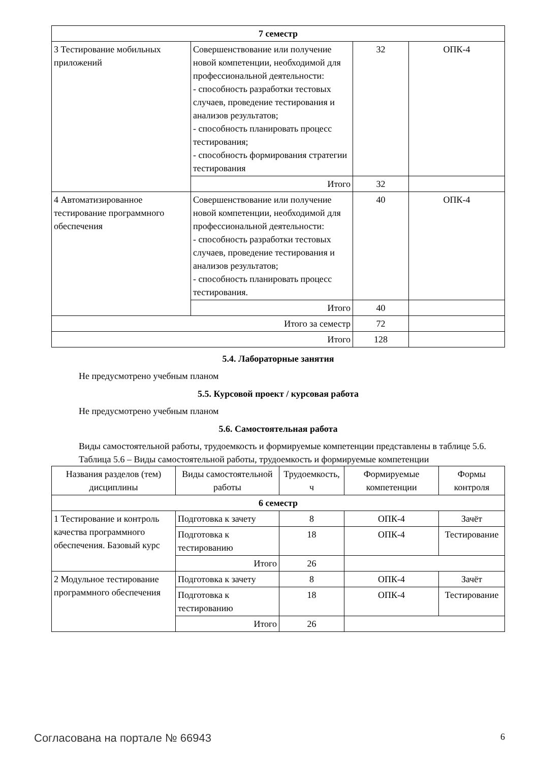| 7 семестр | | | |
| 3 Тестирование мобильных приложений | Совершенствование или получение новой компетенции, необходимой для профессиональной деятельности: - способность разработки тестовых случаев, проведение тестирования и анализов результатов; - способность планировать процесс тестирования; - способность формирования стратегии тестирования | 32 | ОПК-4 |
| | Итого | 32 | |
| 4 Автоматизированное тестирование программного обеспечения | Совершенствование или получение новой компетенции, необходимой для профессиональной деятельности: - способность разработки тестовых случаев, проведение тестирования и анализов результатов; - способность планировать процесс тестирования. | 40 | ОПК-4 |
| | Итого | 40 | |
| Итого за семестр | | 72 | |
| Итого | | 128 | |
5.4. Лабораторные занятия
Не предусмотрено учебным планом
5.5. Курсовой проект / курсовая работа
Не предусмотрено учебным планом
5.6. Самостоятельная работа
Виды самостоятельной работы, трудоемкость и формируемые компетенции представлены в таблице 5.6.
Таблица 5.6 – Виды самостоятельной работы, трудоемкость и формируемые компетенции
| Названия разделов (тем) дисциплины | Виды самостоятельной работы | Трудоемкость, ч | Формируемые компетенции | Формы контроля |
| --- | --- | --- | --- | --- |
| 6 семестр | | | | |
| 1 Тестирование и контроль качества программного обеспечения. Базовый курс | Подготовка к зачету | 8 | ОПК-4 | Зачёт |
| | Подготовка к тестированию | 18 | ОПК-4 | Тестирование |
| | Итого | 26 | | |
| 2 Модульное тестирование программного обеспечения | Подготовка к зачету | 8 | ОПК-4 | Зачёт |
| | Подготовка к тестированию | 18 | ОПК-4 | Тестирование |
| | Итого | 26 | | |
Согласована на портале № 66943 6